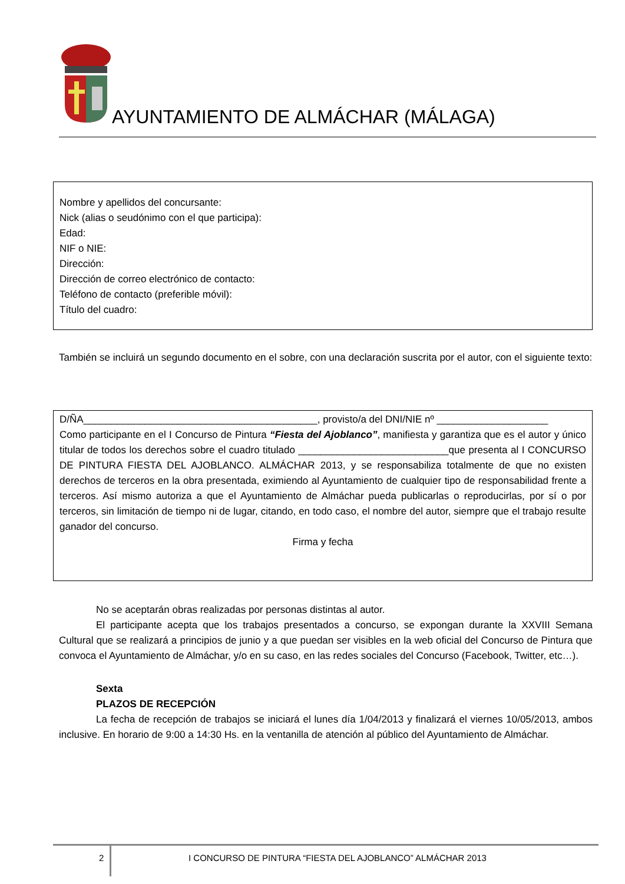AYUNTAMIENTO DE ALMÁCHAR (MÁLAGA)
Nombre y apellidos del concursante:
Nick (alias o seudónimo con el que participa):
Edad:
NIF o NIE:
Dirección:
Dirección de correo electrónico de contacto:
Teléfono de contacto (preferible móvil):
Título del cuadro:
También se incluirá un segundo documento en el sobre, con una declaración suscrita por el autor, con el siguiente texto:
D/ÑA__________________________________________, provisto/a del DNI/NIE nº ____________________
Como participante en el I Concurso de Pintura “Fiesta del Ajoblanco”, manifiesta y garantiza que es el autor y único titular de todos los derechos sobre el cuadro titulado ___________________________que presenta al I CONCURSO DE PINTURA FIESTA DEL AJOBLANCO. ALMÁCHAR 2013, y se responsabiliza totalmente de que no existen derechos de terceros en la obra presentada, eximiendo al Ayuntamiento de cualquier tipo de responsabilidad frente a terceros. Así mismo autoriza a que el Ayuntamiento de Almáchar pueda publicarlas o reproducirlas, por sí o por terceros, sin limitación de tiempo ni de lugar, citando, en todo caso, el nombre del autor, siempre que el trabajo resulte ganador del concurso.
Firma y fecha
No se aceptarán obras realizadas por personas distintas al autor.
El participante acepta que los trabajos presentados a concurso, se expongan durante la XXVIII Semana Cultural que se realizará a principios de junio y a que puedan ser visibles en la web oficial del Concurso de Pintura que convoca el Ayuntamiento de Almáchar, y/o en su caso, en las redes sociales del Concurso (Facebook, Twitter, etc…).
Sexta
PLAZOS DE RECEPCIÓN
La fecha de recepción de trabajos se iniciará el lunes día 1/04/2013 y finalizará el viernes 10/05/2013, ambos inclusive. En horario de 9:00 a 14:30 Hs. en la ventanilla de atención al público del Ayuntamiento de Almáchar.
2
I CONCURSO DE PINTURA “FIESTA DEL AJOBLANCO” ALMÁCHAR 2013